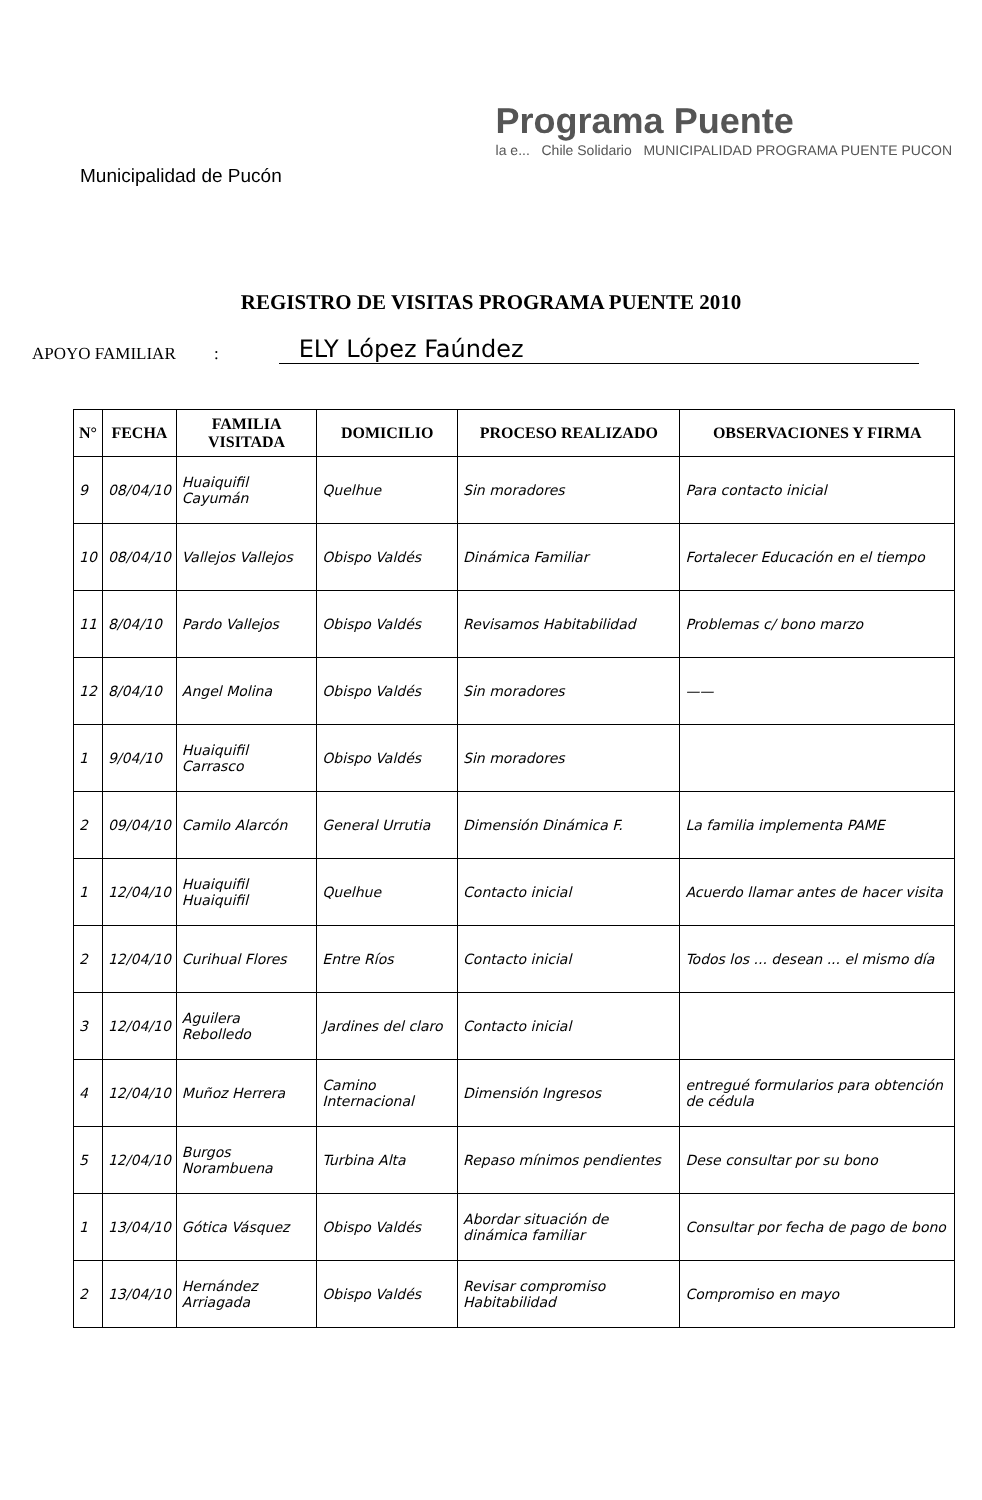Municipalidad de Pucón
Programa Puente
la e... Chile Solidario MUNICIPALIDAD PROGRAMA PUENTE PUCON
REGISTRO DE VISITAS PROGRAMA PUENTE 2010
APOYO FAMILIAR : ELY López Faúndez
| N° | FECHA | FAMILIA VISITADA | DOMICILIO | PROCESO REALIZADO | OBSERVACIONES Y FIRMA |
| --- | --- | --- | --- | --- | --- |
| 9 | 08/04/10 | Huaiquifil Cayumán | Quelhue | Sin moradores | Para contacto inicial |
| 10 | 08/04/10 | Vallejos Vallejos | Obispo Valdés | Dinámica Familiar | Fortalecer Educación en el tiempo |
| 11 | 8/04/10 | Pardo Vallejos | Obispo Valdés | Revisamos Habitabilidad | Problemas c/ bono marzo |
| 12 | 8/04/10 | Angel Molina | Obispo Valdés | Sin moradores | —— |
| 1 | 9/04/10 | Huaiquifil Carrasco | Obispo Valdés | Sin moradores | |
| 2 | 09/04/10 | Camilo Alarcón | General Urrutia | Dimensión Dinámica F. | La familia implementa PAME |
| 1 | 12/04/10 | Huaiquifil Huaiquifil | Quelhue | Contacto inicial | Acuerdo llamar antes de hacer visita |
| 2 | 12/04/10 | Curihual Flores | Entre Ríos | Contacto inicial | Todos los ... desean ... el mismo día |
| 3 | 12/04/10 | Aguilera Rebolledo | Jardines del claro | Contacto inicial | |
| 4 | 12/04/10 | Muñoz Herrera | Camino Internacional | Dimensión Ingresos | entregué formularios para obtención de cédula |
| 5 | 12/04/10 | Burgos Norambuena | Turbina Alta | Repaso mínimos pendientes | Dese consultar por su bono |
| 1 | 13/04/10 | Gótica Vásquez | Obispo Valdés | Abordar situación de dinámica familiar | Consultar por fecha de pago de bono |
| 2 | 13/04/10 | Hernández Arriagada | Obispo Valdés | Revisar compromiso Habitabilidad | Compromiso en mayo |